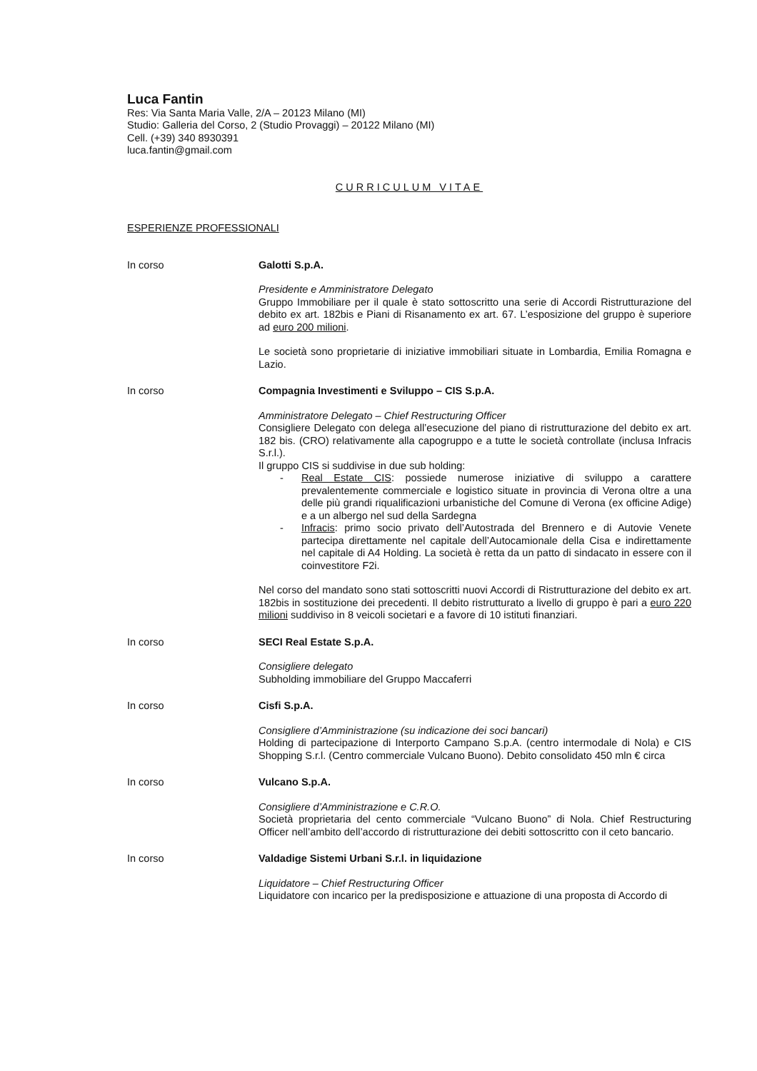Luca Fantin
Res: Via Santa Maria Valle, 2/A – 20123 Milano (MI)
Studio: Galleria del Corso, 2 (Studio Provaggi) – 20122 Milano (MI)
Cell. (+39) 340 8930391
luca.fantin@gmail.com
CURRICULUM VITAE
ESPERIENZE PROFESSIONALI
In corso Galotti S.p.A.
Presidente e Amministratore Delegato
Gruppo Immobiliare per il quale è stato sottoscritto una serie di Accordi Ristrutturazione del debito ex art. 182bis e Piani di Risanamento ex art. 67. L’esposizione del gruppo è superiore ad euro 200 milioni.
Le società sono proprietarie di iniziative immobiliari situate in Lombardia, Emilia Romagna e Lazio.
In corso Compagnia Investimenti e Sviluppo – CIS S.p.A.
Amministratore Delegato – Chief Restructuring Officer
Consigliere Delegato con delega all’esecuzione del piano di ristrutturazione del debito ex art. 182 bis. (CRO) relativamente alla capogruppo e a tutte le società controllate (inclusa Infracis S.r.l.).
Il gruppo CIS si suddivise in due sub holding:
- Real Estate CIS: possiede numerose iniziative di sviluppo a carattere prevalentemente commerciale e logistico situate in provincia di Verona oltre a una delle più grandi riqualificazioni urbanistiche del Comune di Verona (ex officine Adige) e a un albergo nel sud della Sardegna
- Infracis: primo socio privato dell’Autostrada del Brennero e di Autovie Venete partecipa direttamente nel capitale dell’Autocamionale della Cisa e indirettamente nel capitale di A4 Holding. La società è retta da un patto di sindacato in essere con il coinvestitore F2i.
Nel corso del mandato sono stati sottoscritti nuovi Accordi di Ristrutturazione del debito ex art. 182bis in sostituzione dei precedenti. Il debito ristrutturato a livello di gruppo è pari a euro 220 milioni suddiviso in 8 veicoli societari e a favore di 10 istituti finanziari.
In corso SECI Real Estate S.p.A.
Consigliere delegato
Subholding immobiliare del Gruppo Maccaferri
In corso Cisfi S.p.A.
Consigliere d’Amministrazione (su indicazione dei soci bancari)
Holding di partecipazione di Interporto Campano S.p.A. (centro intermodale di Nola) e CIS Shopping S.r.l. (Centro commerciale Vulcano Buono). Debito consolidato 450 mln € circa
In corso Vulcano S.p.A.
Consigliere d’Amministrazione e C.R.O.
Società proprietaria del cento commerciale “Vulcano Buono” di Nola. Chief Restructuring Officer nell’ambito dell’accordo di ristrutturazione dei debiti sottoscritto con il ceto bancario.
In corso Valdadige Sistemi Urbani S.r.l. in liquidazione
Liquidatore – Chief Restructuring Officer
Liquidatore con incarico per la predisposizione e attuazione di una proposta di Accordo di